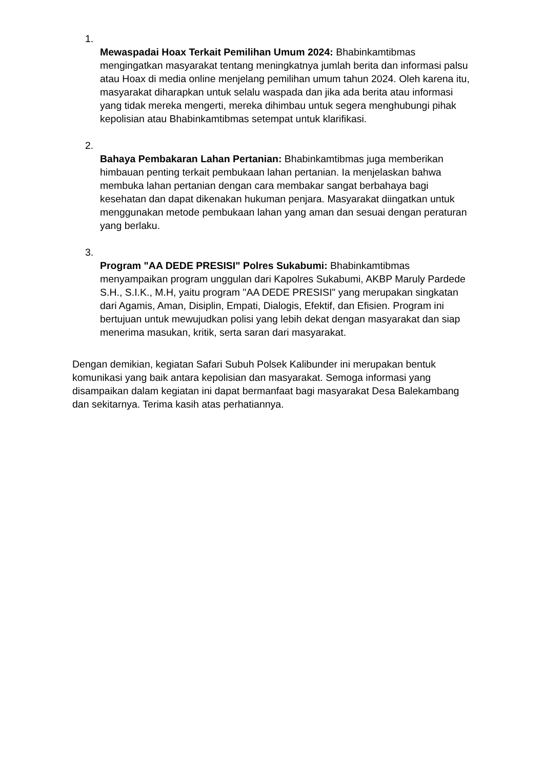1.
Mewaspadai Hoax Terkait Pemilihan Umum 2024: Bhabinkamtibmas mengingatkan masyarakat tentang meningkatnya jumlah berita dan informasi palsu atau Hoax di media online menjelang pemilihan umum tahun 2024. Oleh karena itu, masyarakat diharapkan untuk selalu waspada dan jika ada berita atau informasi yang tidak mereka mengerti, mereka dihimbau untuk segera menghubungi pihak kepolisian atau Bhabinkamtibmas setempat untuk klarifikasi.
2.
Bahaya Pembakaran Lahan Pertanian: Bhabinkamtibmas juga memberikan himbauan penting terkait pembukaan lahan pertanian. Ia menjelaskan bahwa membuka lahan pertanian dengan cara membakar sangat berbahaya bagi kesehatan dan dapat dikenakan hukuman penjara. Masyarakat diingatkan untuk menggunakan metode pembukaan lahan yang aman dan sesuai dengan peraturan yang berlaku.
3.
Program "AA DEDE PRESISI" Polres Sukabumi: Bhabinkamtibmas menyampaikan program unggulan dari Kapolres Sukabumi, AKBP Maruly Pardede S.H., S.I.K., M.H, yaitu program "AA DEDE PRESISI" yang merupakan singkatan dari Agamis, Aman, Disiplin, Empati, Dialogis, Efektif, dan Efisien. Program ini bertujuan untuk mewujudkan polisi yang lebih dekat dengan masyarakat dan siap menerima masukan, kritik, serta saran dari masyarakat.
Dengan demikian, kegiatan Safari Subuh Polsek Kalibunder ini merupakan bentuk komunikasi yang baik antara kepolisian dan masyarakat. Semoga informasi yang disampaikan dalam kegiatan ini dapat bermanfaat bagi masyarakat Desa Balekambang dan sekitarnya. Terima kasih atas perhatiannya.